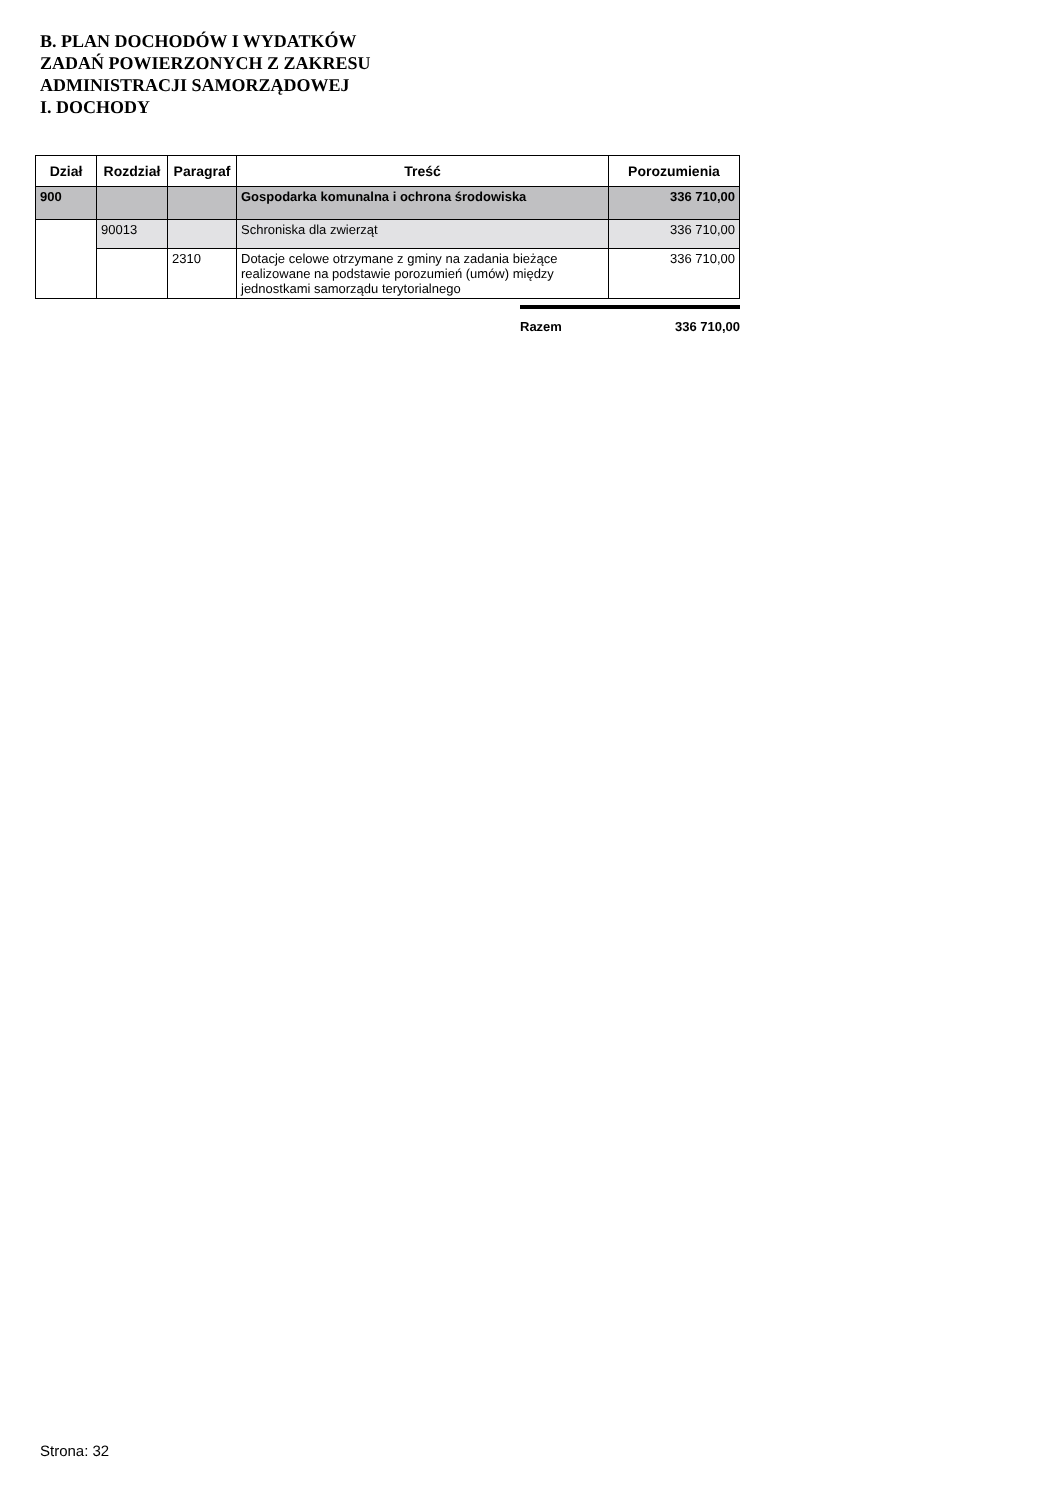B. PLAN DOCHODÓW I WYDATKÓW
ZADAŃ POWIERZONYCH Z ZAKRESU
ADMINISTRACJI SAMORZĄDOWEJ
I. DOCHODY
| Dział | Rozdział | Paragraf | Treść | Porozumienia |
| --- | --- | --- | --- | --- |
| 900 | | | Gospodarka komunalna i ochrona środowiska | 336 710,00 |
| | 90013 | | Schroniska dla zwierząt | 336 710,00 |
| | | 2310 | Dotacje celowe otrzymane z gminy na zadania bieżące realizowane na podstawie porozumień (umów) między jednostkami samorządu terytorialnego | 336 710,00 |
Razem 336 710,00
Strona: 32